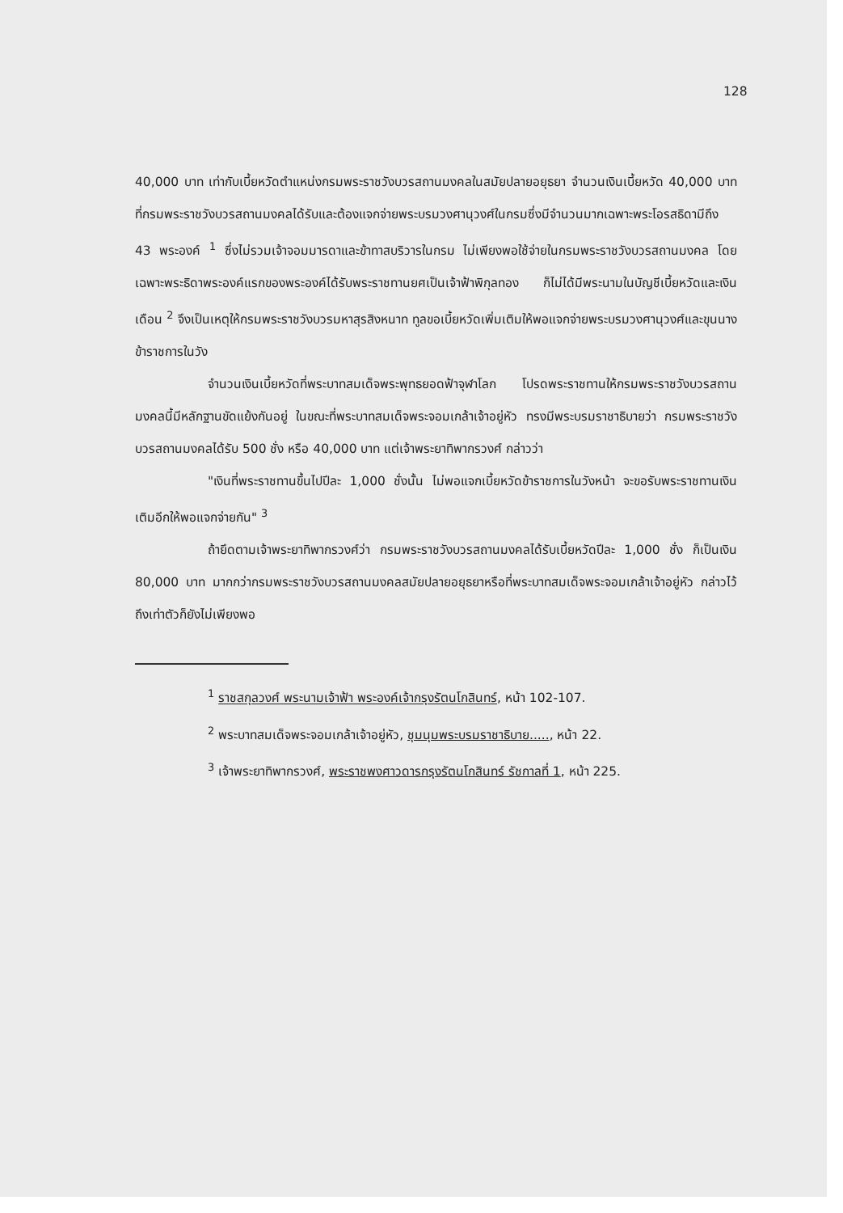128
40,000 บาท เท่ากับเบี้ยหวัดตำแหน่งกรมพระราชวังบวรสถานมงคลในสมัยปลายอยุธยา จำนวนเงินเบี้ยหวัด 40,000 บาท ที่กรมพระราชวังบวรสถานมงคลได้รับและต้องแจกจ่ายพระบรมวงศานุวงศ์ในกรมซึ่งมีจำนวนมากเฉพาะพระโอรสธิดามีถึง 43 พระองค์ <sup>1</sup> ซึ่งไม่รวมเจ้าจอมมารดาและข้าทาสบริวารในกรม ไม่เพียงพอใช้จ่ายในกรมพระราชวังบวรสถานมงคล โดยเฉพาะพระธิดาพระองค์แรกของพระองค์ได้รับพระราชทานยศเป็นเจ้าฟ้าพิกุลทอง ก็ไม่ได้มีพระนามในบัญชีเบี้ยหวัดและเงินเดือน <sup>2</sup> จึงเป็นเหตุให้กรมพระราชวังบวรมหาสุรสิงหนาท ทูลขอเบี้ยหวัดเพิ่มเติมให้พอแจกจ่ายพระบรมวงศานุวงศ์และขุนนางข้าราชการในวัง
จำนวนเงินเบี้ยหวัดที่พระบาทสมเด็จพระพุทธยอดฟ้าจุฬาโลก โปรดพระราชทานให้กรมพระราชวังบวรสถานมงคลนี้มีหลักฐานขัดแย้งกันอยู่ ในขณะที่พระบาทสมเด็จพระจอมเกล้าเจ้าอยู่หัว ทรงมีพระบรมราชาธิบายว่า กรมพระราชวังบวรสถานมงคลได้รับ 500 ชั่ง หรือ 40,000 บาท แต่เจ้าพระยาทิพากรวงศ์ กล่าวว่า
"เงินที่พระราชทานขึ้นไปปีละ 1,000 ชั่งนั้น ไม่พอแจกเบี้ยหวัดข้าราชการในวังหน้า จะขอรับพระราชทานเงินเติมอีกให้พอแจกจ่ายกัน" <sup>3</sup>
ถ้ายึดตามเจ้าพระยาทิพากรวงศ์ว่า กรมพระราชวังบวรสถานมงคลได้รับเบี้ยหวัดปีละ 1,000 ชั่ง ก็เป็นเงิน 80,000 บาท มากกว่ากรมพระราชวังบวรสถานมงคลสมัยปลายอยุธยาหรือที่พระบาทสมเด็จพระจอมเกล้าเจ้าอยู่หัว กล่าวไว้ถึงเท่าตัวก็ยังไม่เพียงพอ
<sup>1</sup> ราชสกุลวงศ์ พระนามเจ้าฟ้า พระองค์เจ้ากรุงรัตนโกสินทร์, หน้า 102-107.
<sup>2</sup> พระบาทสมเด็จพระจอมเกล้าเจ้าอยู่หัว, ชุมนุมพระบรมราชาธิบาย....., หน้า 22.
<sup>3</sup> เจ้าพระยาทิพากรวงศ์, พระราชพงศาวดารกรุงรัตนโกสินทร์ รัชกาลที่ 1, หน้า 225.